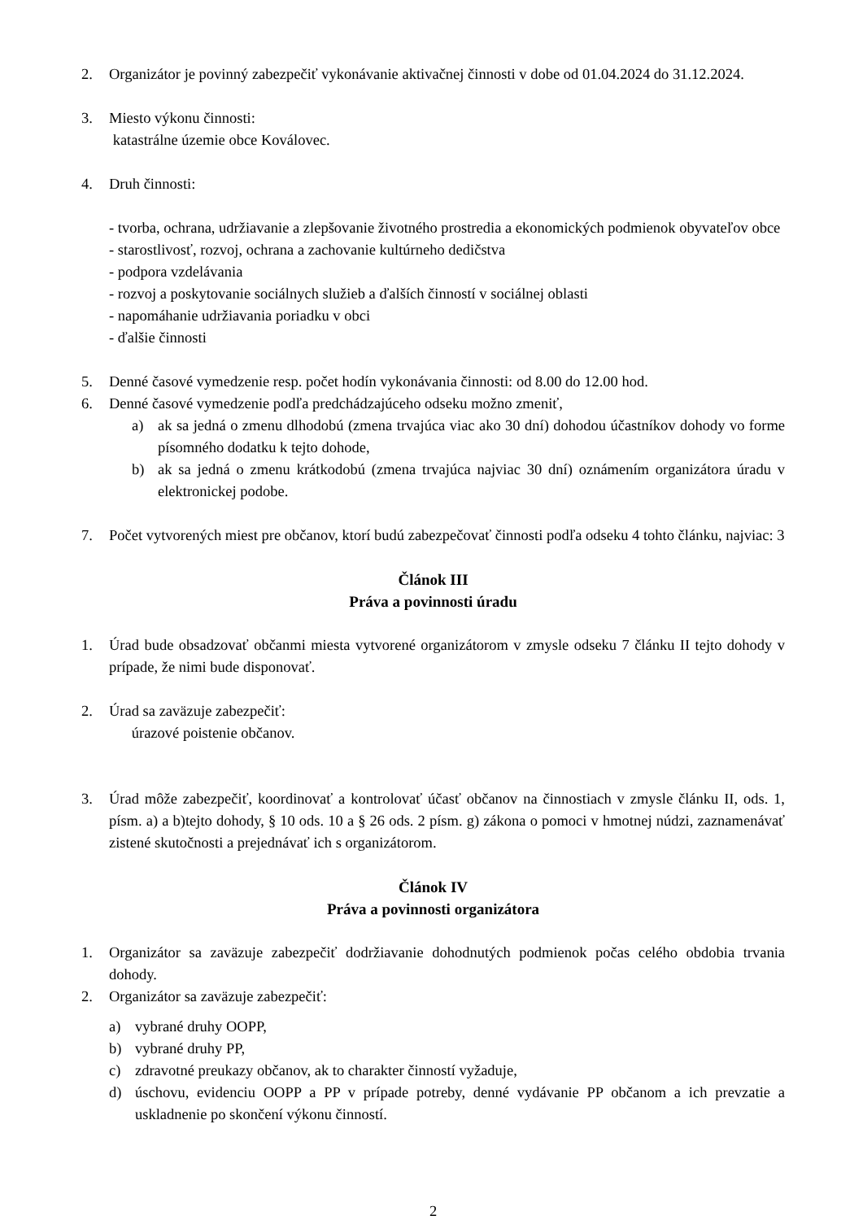2. Organizátor je povinný zabezpečiť vykonávanie aktivačnej činnosti v dobe od 01.04.2024 do 31.12.2024.
3. Miesto výkonu činnosti:
katastrálne územie obce Koválovec.
4. Druh činnosti:
- tvorba, ochrana, udržiavanie a zlepšovanie životného prostredia a ekonomických podmienok obyvateľov obce
- starostlivosť, rozvoj, ochrana a zachovanie kultúrneho dedičstva
- podpora vzdelávania
- rozvoj a poskytovanie sociálnych služieb a ďalších činností v sociálnej oblasti
- napomáhanie udržiavania poriadku v obci
- ďalšie činnosti
5. Denné časové vymedzenie resp. počet hodín vykonávania činnosti: od 8.00 do 12.00 hod.
6. Denné časové vymedzenie podľa predchádzajúceho odseku možno zmeniť,
a) ak sa jedná o zmenu dlhodobú (zmena trvajúca viac ako 30 dní) dohodou účastníkov dohody vo forme písomného dodatku k tejto dohode,
b) ak sa jedná o zmenu krátkodobú (zmena trvajúca najviac 30 dní) oznámením organizátora úradu v elektronickej podobe.
7. Počet vytvorených miest pre občanov, ktorí budú zabezpečovať činnosti podľa odseku 4 tohto článku, najviac: 3
Článok III
Práva a povinnosti úradu
1. Úrad bude obsadzovať občanmi miesta vytvorené organizátorom v zmysle odseku 7 článku II tejto dohody v prípade, že nimi bude disponovať.
2. Úrad sa zaväzuje zabezpečiť:
úrazové poistenie občanov.
3. Úrad môže zabezpečiť, koordinovať a kontrolovať účasť občanov na činnostiach v zmysle článku II, ods. 1, písm. a) a b)tejto dohody, § 10 ods. 10 a § 26 ods. 2 písm. g) zákona o pomoci v hmotnej núdzi, zaznamenávať zistené skutočnosti a prejednávať ich s organizátorom.
Článok IV
Práva a povinnosti organizátora
1. Organizátor sa zaväzuje zabezpečiť dodržiavanie dohodnutých podmienok počas celého obdobia trvania dohody.
2. Organizátor sa zaväzuje zabezpečiť:
a) vybrané druhy OOPP,
b) vybrané druhy PP,
c) zdravotné preukazy občanov, ak to charakter činností vyžaduje,
d) úschovu, evidenciu OOPP a PP v prípade potreby, denné vydávanie PP občanom a ich prevzatie a uskladnenie po skončení výkonu činností.
2